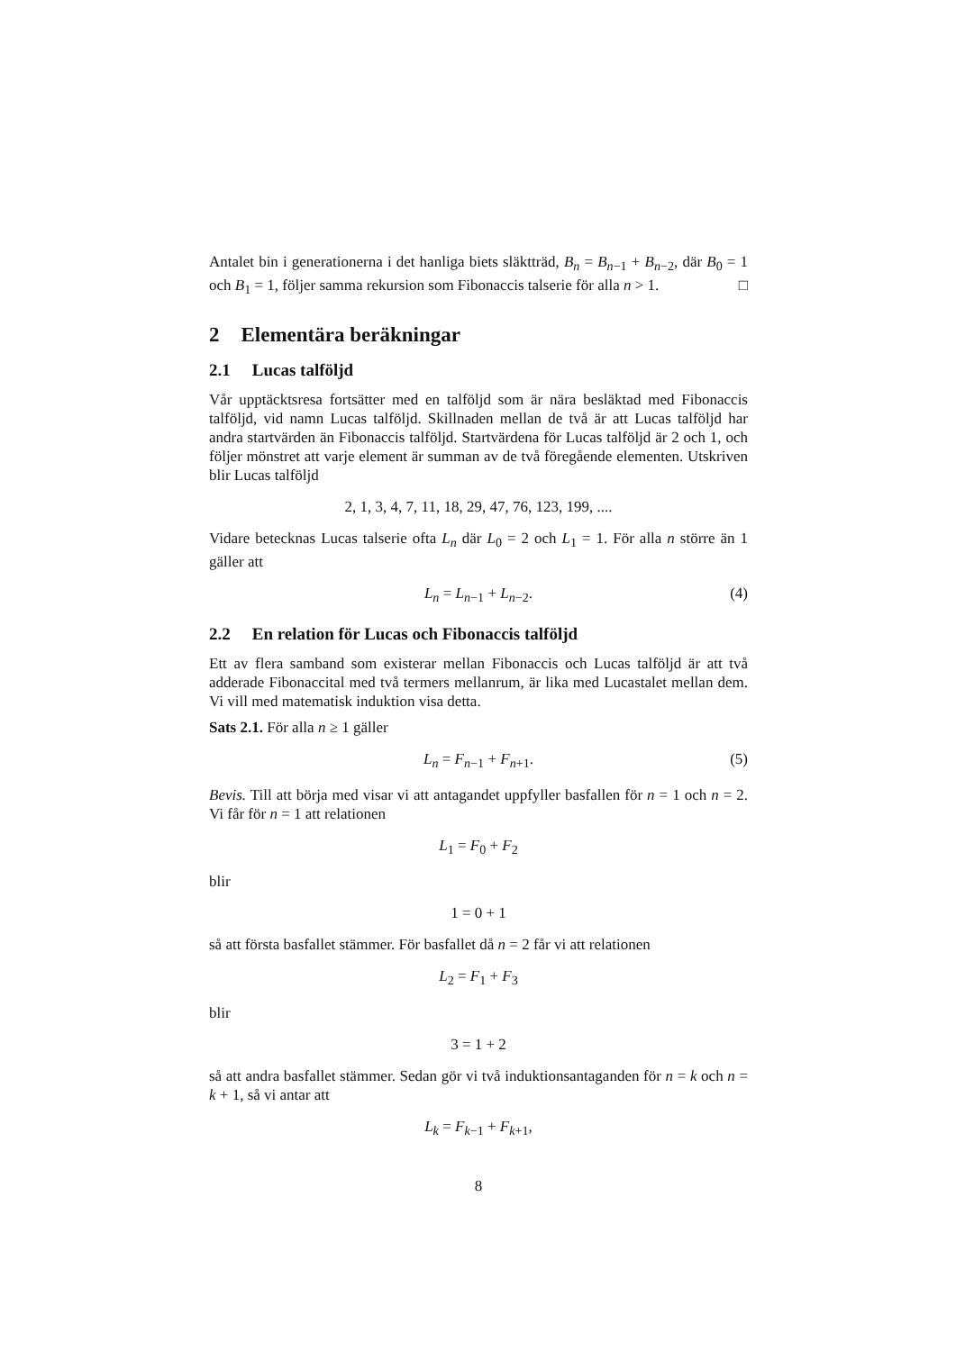Antalet bin i generationerna i det hanliga biets släktträd, B<sub>n</sub> = B<sub>n−1</sub> + B<sub>n−2</sub>, där B<sub>0</sub> = 1 och B<sub>1</sub> = 1, följer samma rekursion som Fibonaccis talserie för alla n > 1. □
2 Elementära beräkningar
2.1 Lucas talföljd
Vår upptäcktsresa fortsätter med en talföljd som är nära besläktad med Fibonaccis talföljd, vid namn Lucas talföljd. Skillnaden mellan de två är att Lucas talföljd har andra startvärden än Fibonaccis talföljd. Startvärdena för Lucas talföljd är 2 och 1, och följer mönstret att varje element är summan av de två föregående elementen. Utskriven blir Lucas talföljd
2, 1, 3, 4, 7, 11, 18, 29, 47, 76, 123, 199, ....
Vidare betecknas Lucas talserie ofta L<sub>n</sub> där L<sub>0</sub> = 2 och L<sub>1</sub> = 1. För alla n större än 1 gäller att
L<sub>n</sub> = L<sub>n−1</sub> + L<sub>n−2</sub>. (4)
2.2 En relation för Lucas och Fibonaccis talföljd
Ett av flera samband som existerar mellan Fibonaccis och Lucas talföljd är att två adderade Fibonaccital med två termers mellanrum, är lika med Lucastalet mellan dem. Vi vill med matematisk induktion visa detta.
Sats 2.1. För alla n ≥ 1 gäller
L<sub>n</sub> = F<sub>n−1</sub> + F<sub>n+1</sub>. (5)
Bevis. Till att börja med visar vi att antagandet uppfyller basfallen för n = 1 och n = 2. Vi får för n = 1 att relationen
L<sub>1</sub> = F<sub>0</sub> + F<sub>2</sub>
blir
1 = 0 + 1
så att första basfallet stämmer. För basfallet då n = 2 får vi att relationen
L<sub>2</sub> = F<sub>1</sub> + F<sub>3</sub>
blir
3 = 1 + 2
så att andra basfallet stämmer. Sedan gör vi två induktionsantaganden för n = k och n = k + 1, så vi antar att
L<sub>k</sub> = F<sub>k−1</sub> + F<sub>k+1</sub>,
8